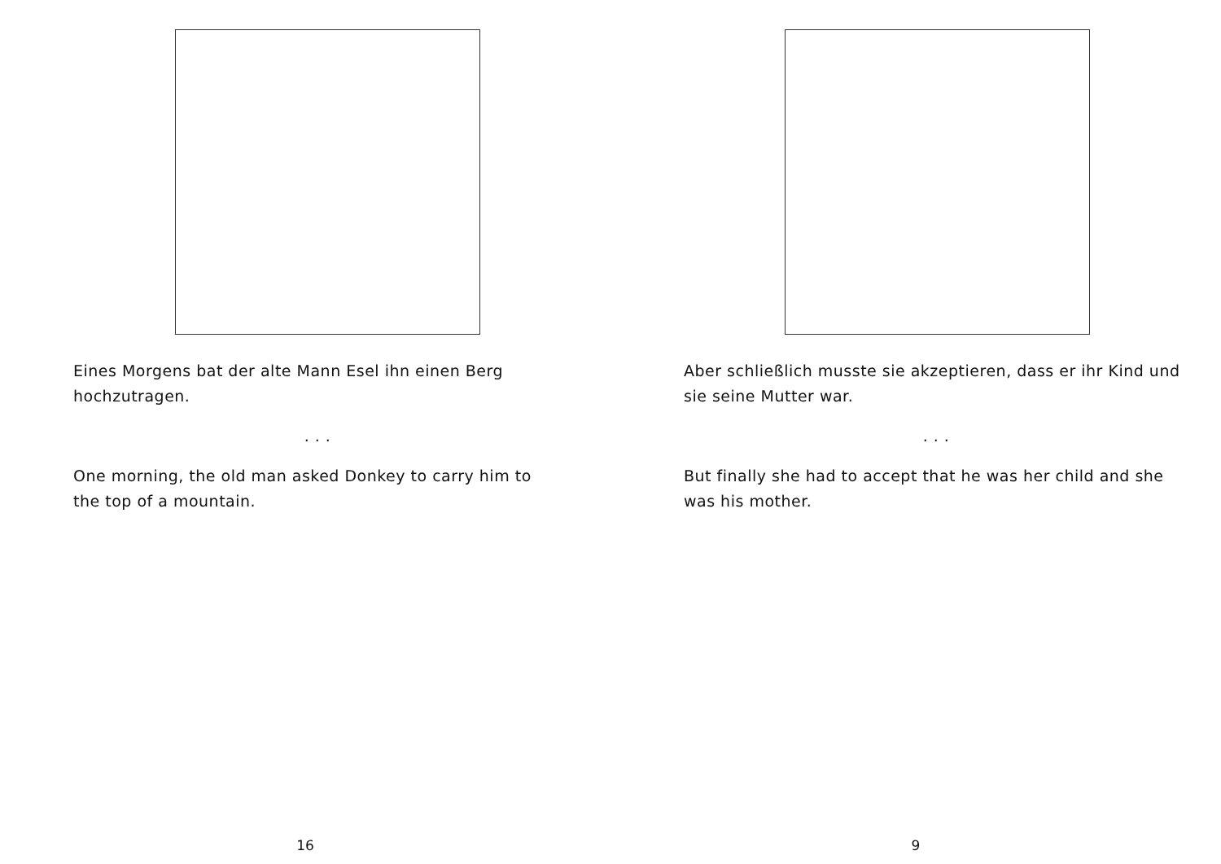Eines Morgens bat der alte Mann Esel ihn einen Berg hochzutragen.
. . .
One morning, the old man asked Donkey to carry him to the top of a mountain.
16
Aber schließlich musste sie akzeptieren, dass er ihr Kind und sie seine Mutter war.
. . .
But finally she had to accept that he was her child and she was his mother.
9